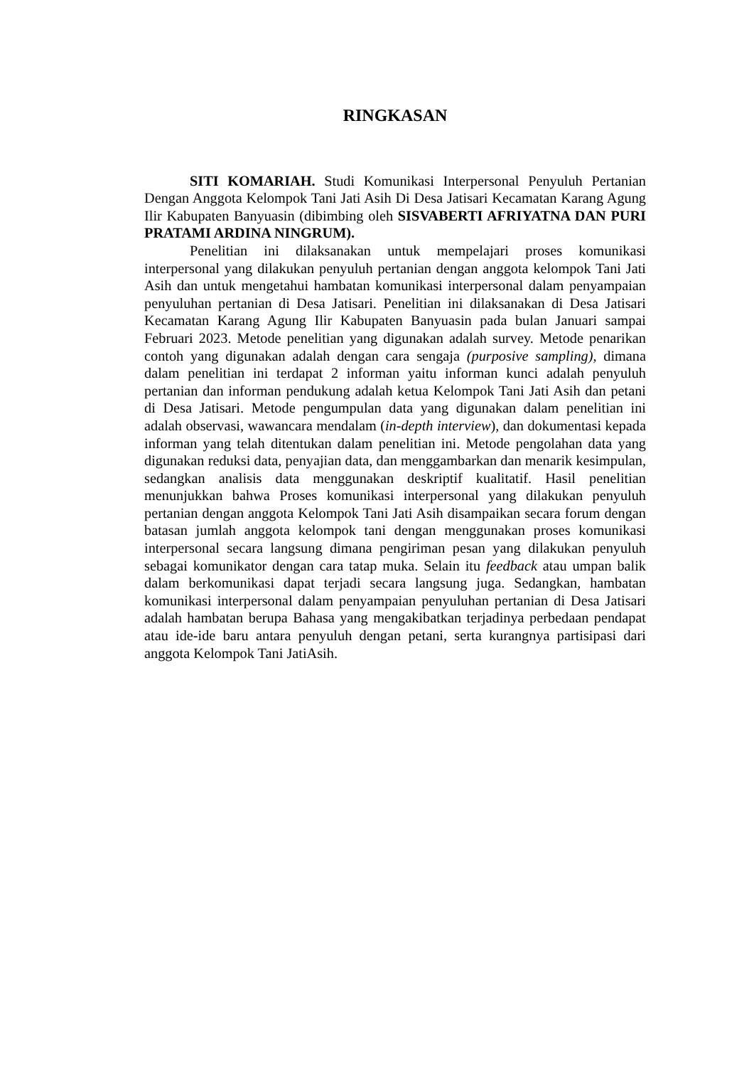RINGKASAN
SITI KOMARIAH. Studi Komunikasi Interpersonal Penyuluh Pertanian Dengan Anggota Kelompok Tani Jati Asih Di Desa Jatisari Kecamatan Karang Agung Ilir Kabupaten Banyuasin (dibimbing oleh SISVABERTI AFRIYATNA DAN PURI PRATAMI ARDINA NINGRUM).
Penelitian ini dilaksanakan untuk mempelajari proses komunikasi interpersonal yang dilakukan penyuluh pertanian dengan anggota kelompok Tani Jati Asih dan untuk mengetahui hambatan komunikasi interpersonal dalam penyampaian penyuluhan pertanian di Desa Jatisari. Penelitian ini dilaksanakan di Desa Jatisari Kecamatan Karang Agung Ilir Kabupaten Banyuasin pada bulan Januari sampai Februari 2023. Metode penelitian yang digunakan adalah survey. Metode penarikan contoh yang digunakan adalah dengan cara sengaja (purposive sampling), dimana dalam penelitian ini terdapat 2 informan yaitu informan kunci adalah penyuluh pertanian dan informan pendukung adalah ketua Kelompok Tani Jati Asih dan petani di Desa Jatisari. Metode pengumpulan data yang digunakan dalam penelitian ini adalah observasi, wawancara mendalam (in-depth interview), dan dokumentasi kepada informan yang telah ditentukan dalam penelitian ini. Metode pengolahan data yang digunakan reduksi data, penyajian data, dan menggambarkan dan menarik kesimpulan, sedangkan analisis data menggunakan deskriptif kualitatif. Hasil penelitian menunjukkan bahwa Proses komunikasi interpersonal yang dilakukan penyuluh pertanian dengan anggota Kelompok Tani Jati Asih disampaikan secara forum dengan batasan jumlah anggota kelompok tani dengan menggunakan proses komunikasi interpersonal secara langsung dimana pengiriman pesan yang dilakukan penyuluh sebagai komunikator dengan cara tatap muka. Selain itu feedback atau umpan balik dalam berkomunikasi dapat terjadi secara langsung juga. Sedangkan, hambatan komunikasi interpersonal dalam penyampaian penyuluhan pertanian di Desa Jatisari adalah hambatan berupa Bahasa yang mengakibatkan terjadinya perbedaan pendapat atau ide-ide baru antara penyuluh dengan petani, serta kurangnya partisipasi dari anggota Kelompok Tani JatiAsih.